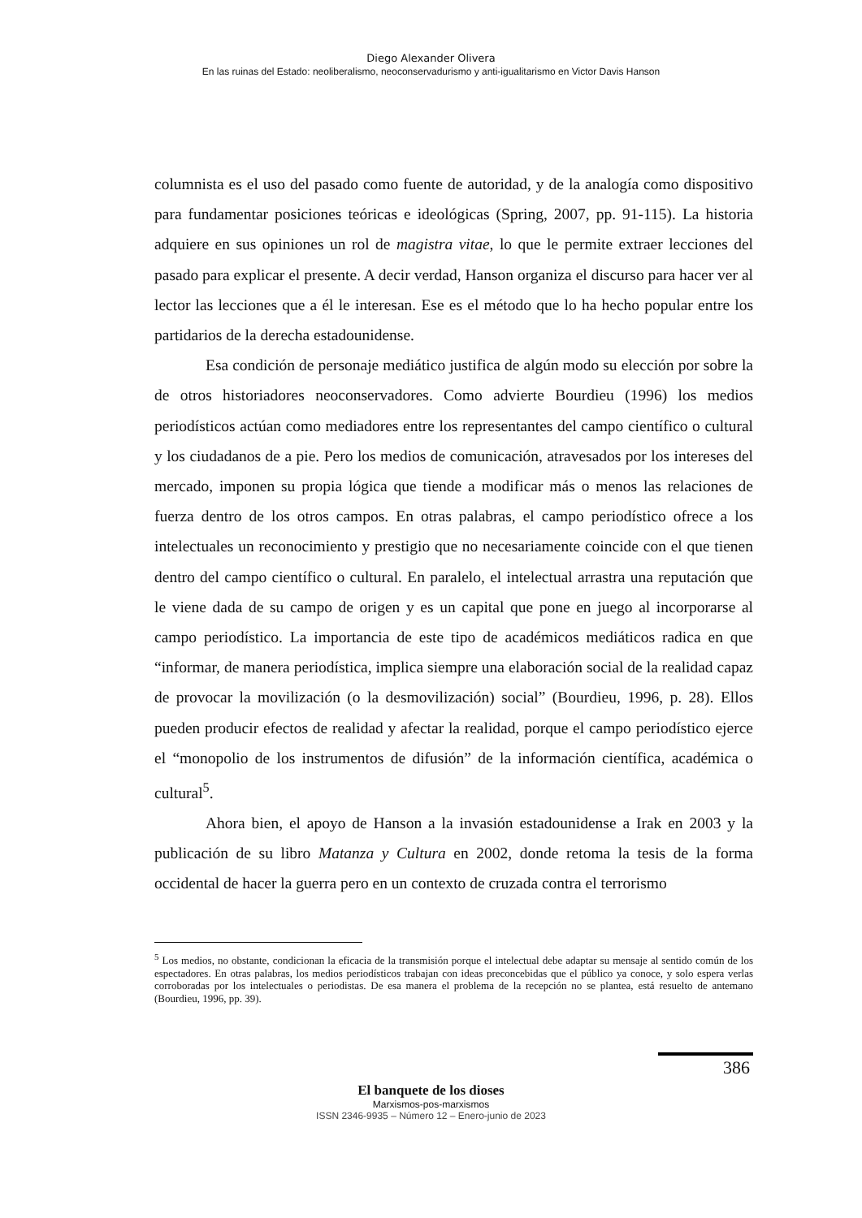Diego Alexander Olivera
En las ruinas del Estado: neoliberalismo, neoconservadurismo y anti-igualitarismo en Victor Davis Hanson
columnista es el uso del pasado como fuente de autoridad, y de la analogía como dispositivo para fundamentar posiciones teóricas e ideológicas (Spring, 2007, pp. 91-115). La historia adquiere en sus opiniones un rol de magistra vitae, lo que le permite extraer lecciones del pasado para explicar el presente. A decir verdad, Hanson organiza el discurso para hacer ver al lector las lecciones que a él le interesan. Ese es el método que lo ha hecho popular entre los partidarios de la derecha estadounidense.
Esa condición de personaje mediático justifica de algún modo su elección por sobre la de otros historiadores neoconservadores. Como advierte Bourdieu (1996) los medios periodísticos actúan como mediadores entre los representantes del campo científico o cultural y los ciudadanos de a pie. Pero los medios de comunicación, atravesados por los intereses del mercado, imponen su propia lógica que tiende a modificar más o menos las relaciones de fuerza dentro de los otros campos. En otras palabras, el campo periodístico ofrece a los intelectuales un reconocimiento y prestigio que no necesariamente coincide con el que tienen dentro del campo científico o cultural. En paralelo, el intelectual arrastra una reputación que le viene dada de su campo de origen y es un capital que pone en juego al incorporarse al campo periodístico. La importancia de este tipo de académicos mediáticos radica en que “informar, de manera periodística, implica siempre una elaboración social de la realidad capaz de provocar la movilización (o la desmovilización) social” (Bourdieu, 1996, p. 28). Ellos pueden producir efectos de realidad y afectar la realidad, porque el campo periodístico ejerce el “monopolio de los instrumentos de difusión” de la información científica, académica o cultural<sup>5</sup>.
Ahora bien, el apoyo de Hanson a la invasión estadounidense a Irak en 2003 y la publicación de su libro Matanza y Cultura en 2002, donde retoma la tesis de la forma occidental de hacer la guerra pero en un contexto de cruzada contra el terrorismo
<sup>5</sup> Los medios, no obstante, condicionan la eficacia de la transmisión porque el intelectual debe adaptar su mensaje al sentido común de los espectadores. En otras palabras, los medios periodísticos trabajan con ideas preconcebidas que el público ya conoce, y solo espera verlas corroboradas por los intelectuales o periodistas. De esa manera el problema de la recepción no se plantea, está resuelto de antemano (Bourdieu, 1996, pp. 39).
386
El banquete de los dioses
Marxismos-pos-marxismos
ISSN 2346-9935 – Número 12 – Enero-junio de 2023